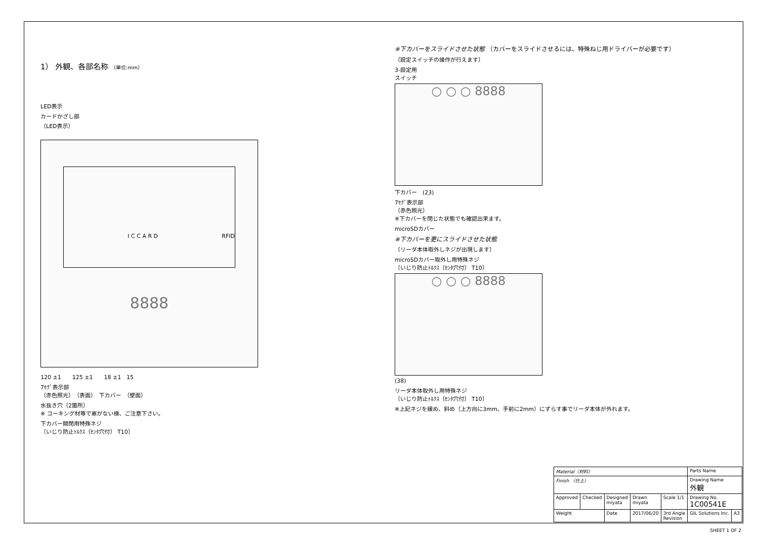1） 外観、各部名称 （単位:mm）
LED表示
カードかざし部
（LED表示）
I C C A R D RFID
8888
120 ±1　　125 ±1　　18 ±1　15
7ｾｸﾞ表示部
（赤色照光）　（表面）　下カバー　（壁面）
水抜き穴（2箇所）
※ コーキング材等で塞がない様、ご注意下さい。
下カバー開閉用特殊ネジ
〔いじり防止ﾄﾙｸｽ（ｾﾝﾀ穴付） T10〕
※下カバーをスライドさせた状態 （カバーをスライドさせるには、特殊ねじ用ドライバーが必要です）
（設定スイッチの操作が行えます）
3-設定用
スイッチ
○ ○ ○ 8888
下カバー　(23)
7ｾｸﾞ表示部
（赤色照光）
※下カバーを閉じた状態でも確認出来ます。
microSDカバー
※下カバーを更にスライドさせた状態
（リーダ本体取外しネジが出現します）
microSDカバー取外し用特殊ネジ
〔いじり防止ﾄﾙｸｽ（ｾﾝﾀ穴付） T10〕
○ ○ ○ 8888
(38)
リーダ本体取外し用特殊ネジ
〔いじり防止ﾄﾙｸｽ（ｾﾝﾀ穴付） T10〕
※上記ネジを緩め、斜め（上方向に3mm、手前に2mm）にずらす事でリーダ本体が外れます。
| Material（材料） | | | | | Parts Name | |
| Finish （仕上） | | | | | Drawing Name 外観 | |
| Approved | Checked | Designed miyata | Drawn miyata | Scale 1/1 | Drawing No. 1C00541E | |
| Weight | | Date | 2017/06/20 | 3rd Angle Revision | GIL Solutions Inc. | A3 |
SHEET 1 OF 2